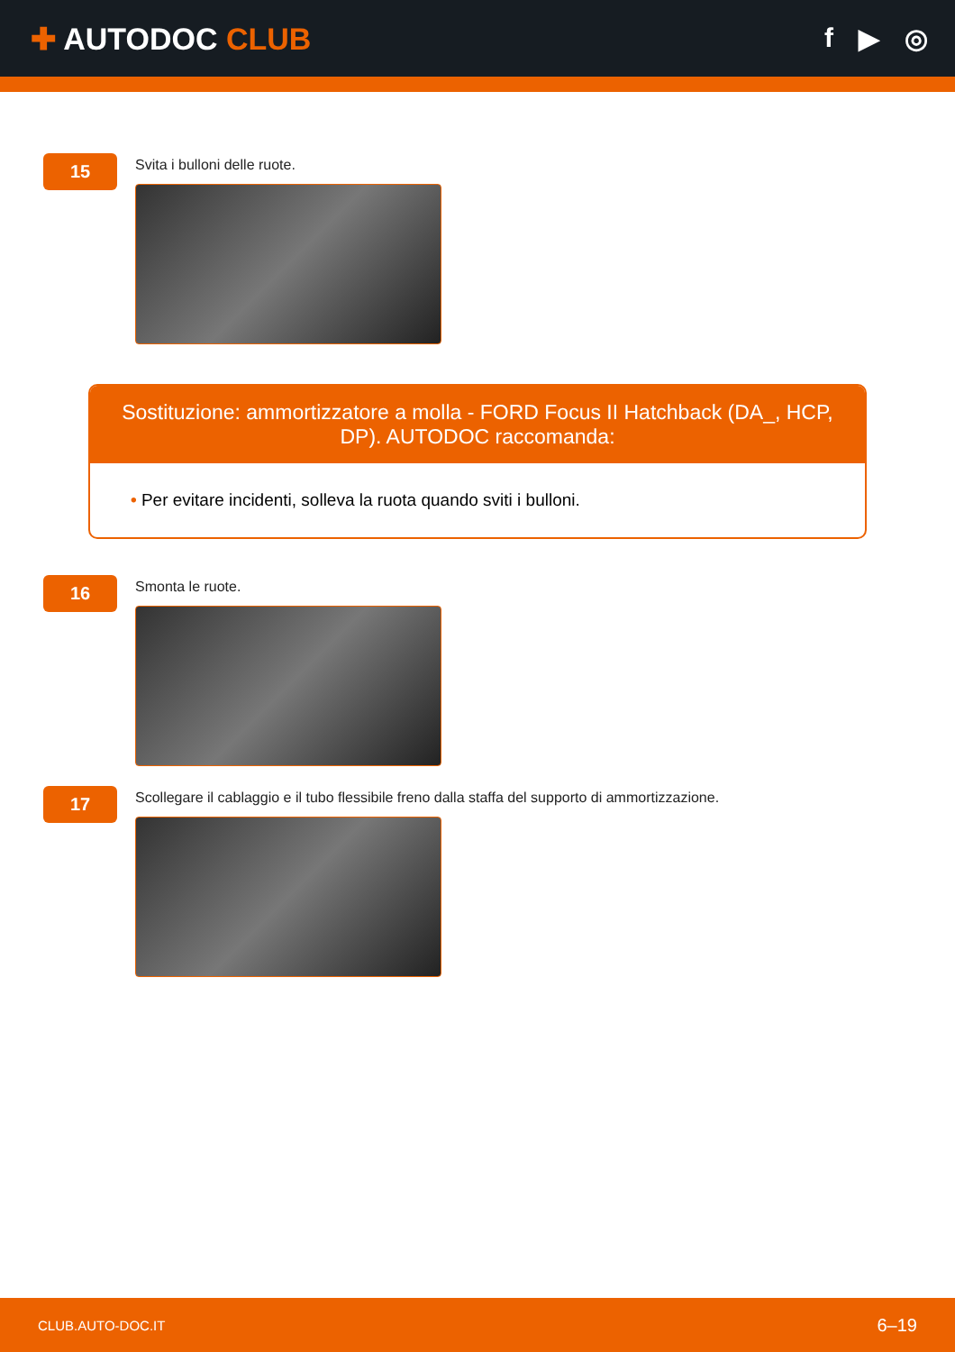✚ AUTODOC CLUB f ▶ ◎
15
Svita i bulloni delle ruote.
Sostituzione: ammortizzatore a molla - FORD Focus II Hatchback (DA_, HCP, DP). AUTODOC raccomanda:
• Per evitare incidenti, solleva la ruota quando sviti i bulloni.
16
Smonta le ruote.
17
Scollegare il cablaggio e il tubo flessibile freno dalla staffa del supporto di ammortizzazione.
CLUB.AUTO-DOC.IT 6–19